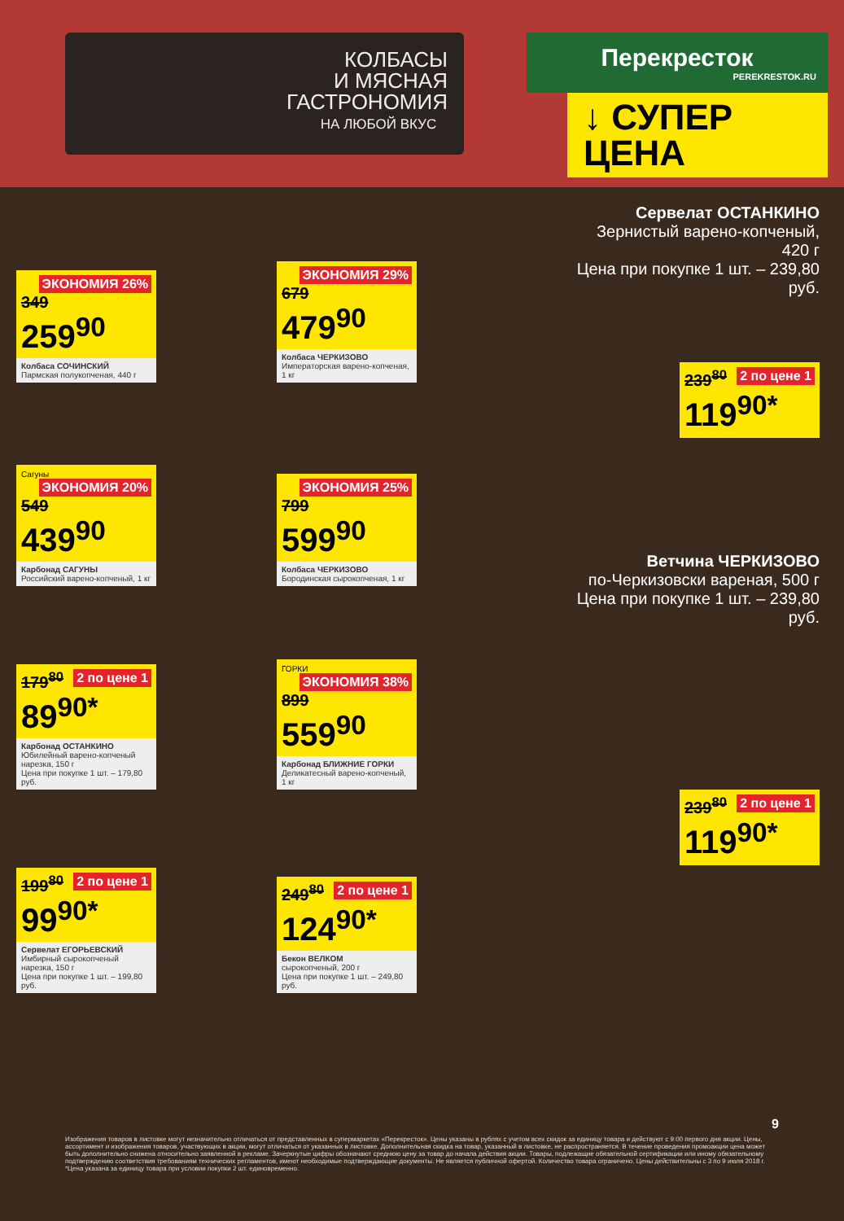КОЛБАСЫ
И МЯСНАЯ
ГАСТРОНОМИЯ
НА ЛЮБОЙ ВКУС
Перекресток
PEREKRESTOK.RU
↓ СУПЕР ЦЕНА
ЭКОНОМИЯ 26%
349
259<sup>90</sup>
Колбаса СОЧИНСКИЙ
Пармская полукопченая, 440 г
ЭКОНОМИЯ 29%
679
479<sup>90</sup>
Колбаса ЧЕРКИЗОВО
Императорская варено-копченая, 1 кг
Сагуны ЭКОНОМИЯ 20%
549
439<sup>90</sup>
Карбонад САГУНЫ
Российский варено-копченый, 1 кг
ЭКОНОМИЯ 25%
799
599<sup>90</sup>
Колбаса ЧЕРКИЗОВО
Бородинская сырокопченая, 1 кг
2 по цене 1
179<sup>80</sup>
89<sup>90*</sup>
Карбонад ОСТАНКИНО
Юбилейный варено-копченый нарезка, 150 г
Цена при покупке 1 шт. – 179,80 руб.
ГОРКИ ЭКОНОМИЯ 38%
899
559<sup>90</sup>
Карбонад БЛИЖНИЕ ГОРКИ
Деликатесный варено-копченый, 1 кг
2 по цене 1
199<sup>80</sup>
99<sup>90*</sup>
Сервелат ЕГОРЬЕВСКИЙ
Имбирный сырокопченый нарезка, 150 г
Цена при покупке 1 шт. – 199,80 руб.
2 по цене 1
249<sup>80</sup>
124<sup>90*</sup>
Бекон ВЕЛКОМ
сырокопченый, 200 г
Цена при покупке 1 шт. – 249,80 руб.
Сервелат ОСТАНКИНО
Зернистый варено-копченый, 420 г
Цена при покупке 1 шт. – 239,80 руб.
2 по цене 1
239<sup>80</sup>
119<sup>90*</sup>
Ветчина ЧЕРКИЗОВО
по-Черкизовски вареная, 500 г
Цена при покупке 1 шт. – 239,80 руб.
2 по цене 1
239<sup>80</sup>
119<sup>90*</sup>
Изображения товаров в листовке могут незначительно отличаться от представленных в супермаркетах «Перекресток». Цены указаны в рублях с учетом всех скидок за единицу товара и действуют с 9:00 первого дня акции. Цены, ассортимент и изображения товаров, участвующих в акции, могут отличаться от указанных в листовке. Дополнительная скидка на товар, указанный в листовке, не распространяется. В течение проведения промоакции цена может быть дополнительно снижена относительно заявленной в рекламе. Зачеркнутые цифры обозначают среднюю цену за товар до начала действия акции. Товары, подлежащие обязательной сертификации или иному обязательному подтверждению соответствия требованиям технических регламентов, имеют необходимые подтверждающие документы. Не является публичной офертой. Количество товара ограничено. Цены действительны с 3 по 9 июля 2018 г.
*Цена указана за единицу товара при условии покупки 2 шт. единовременно.
9